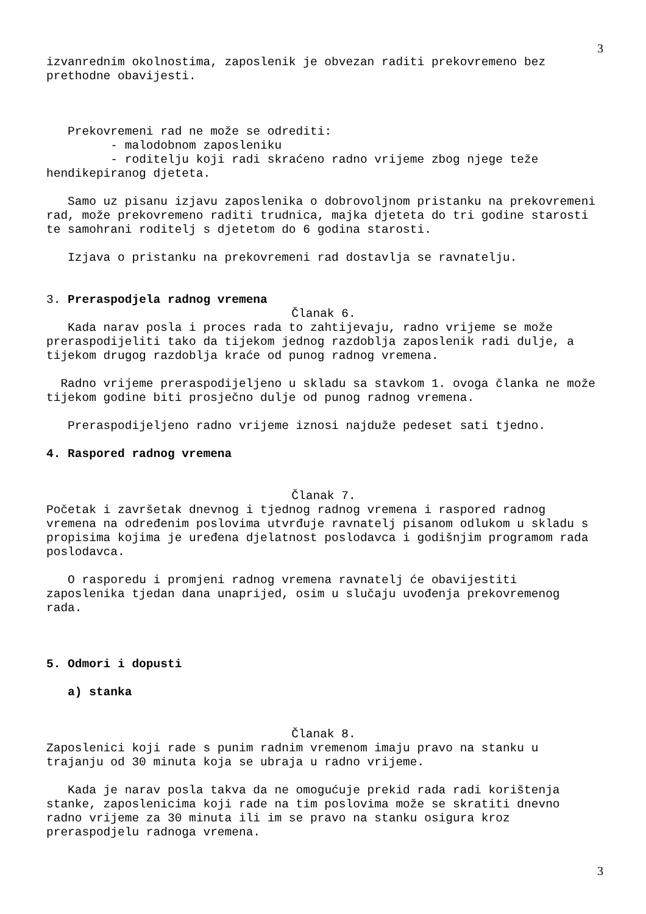3
izvanrednim okolnostima, zaposlenik je obvezan raditi prekovremeno bez prethodne obavijesti.
Prekovremeni rad ne može se odrediti:
- malodobnom zaposleniku
- roditelju koji radi skraćeno radno vrijeme zbog njege teže hendikepiranog djeteta.
Samo uz pisanu izjavu zaposlenika o dobrovoljnom pristanku na prekovremeni rad, može prekovremeno raditi trudnica, majka djeteta do tri godine starosti te samohrani roditelj s djetetom do 6 godina starosti.
Izjava o pristanku na prekovremeni rad dostavlja se ravnatelju.
3. Preraspodjela radnog vremena
Članak 6.
Kada narav posla i proces rada to zahtijevaju, radno vrijeme se može preraspodijeliti tako da tijekom jednog razdoblja zaposlenik radi dulje, a tijekom drugog razdoblja kraće od punog radnog vremena.
Radno vrijeme preraspodijeljeno u skladu sa stavkom 1. ovoga članka ne može tijekom godine biti prosječno dulje od punog radnog vremena.
Preraspodijeljeno radno vrijeme iznosi najduže pedeset sati tjedno.
4. Raspored radnog vremena
Članak 7.
Početak i završetak dnevnog i tjednog radnog vremena i raspored radnog vremena na određenim poslovima utvrđuje ravnatelj pisanom odlukom u skladu s propisima kojima je uređena djelatnost poslodavca i godišnjim programom rada poslodavca.
O rasporedu i promjeni radnog vremena ravnatelj će obavijestiti zaposlenika tjedan dana unaprijed, osim u slučaju uvođenja prekovremenog rada.
5. Odmori i dopusti
a) stanka
Članak 8.
Zaposlenici koji rade s punim radnim vremenom imaju pravo na stanku u trajanju od 30 minuta koja se ubraja u radno vrijeme.
Kada je narav posla takva da ne omogućuje prekid rada radi korištenja stanke, zaposlenicima koji rade na tim poslovima može se skratiti dnevno radno vrijeme za 30 minuta ili im se pravo na stanku osigura kroz preraspodjelu radnoga vremena.
3